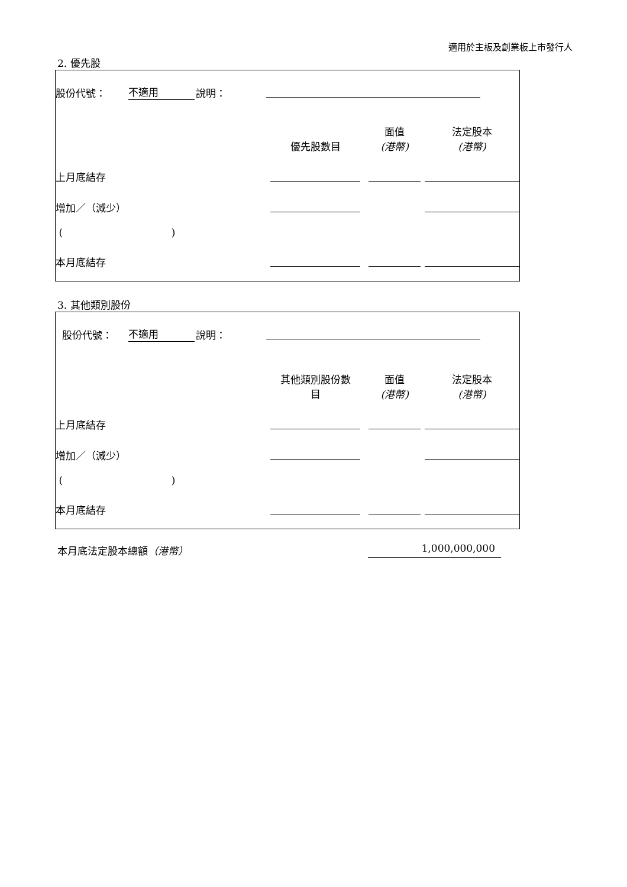適用於主板及創業板上市發行人
2. 優先股
| 股份代號： | 不適用 | 說明： | | | |
| | | | 優先股數目 | 面值 (港幣) | 法定股本 (港幣) |
| 上月底結存 | | | | | |
| 增加／（減少） | | | | | |
| ( ) | | | | | |
| 本月底結存 | | | | | |
3. 其他類別股份
| 股份代號： | 不適用 | 說明： | | | |
| | | | 其他類別股份數 目 | 面值 (港幣) | 法定股本 (港幣) |
| 上月底結存 | | | | | |
| 增加／（減少） | | | | | |
| ( ) | | | | | |
| 本月底結存 | | | | | |
本月底法定股本總額（港幣） 1,000,000,000